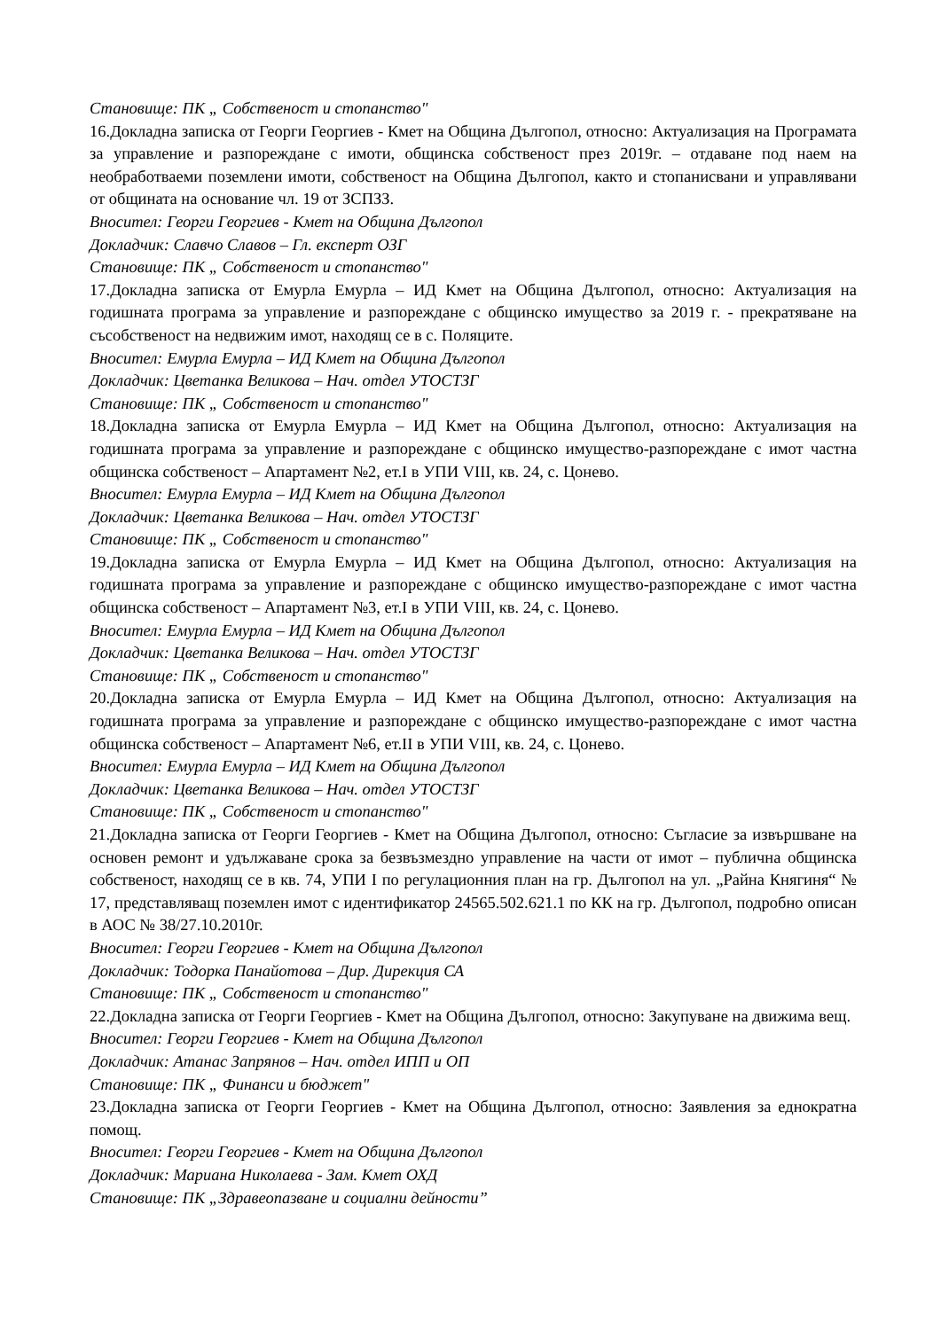Становище: ПК „ Собственост и стопанство"
16.Докладна записка от Георги Георгиев - Кмет на Община Дългопол, относно: Актуализация на Програмата за управление и разпореждане с имоти, общинска собственост през 2019г. – отдаване под наем на необработваеми поземлени имоти, собственост на Община Дългопол, както и стопанисвани и управлявани от общината на основание чл. 19 от ЗСПЗЗ.
Вносител: Георги Георгиев - Кмет на Община Дългопол
Докладчик: Славчо Славов – Гл. експерт ОЗГ
Становище: ПК „ Собственост и стопанство"
17.Докладна записка от Емурла Емурла – ИД Кмет на Община Дългопол, относно: Актуализация на годишната програма за управление и разпореждане с общинско имущество за 2019 г. - прекратяване на съсобственост на недвижим имот, находящ се в с. Поляците.
Вносител: Емурла Емурла – ИД Кмет на Община Дългопол
Докладчик: Цветанка Великова – Нач. отдел УТОСТЗГ
Становище: ПК „ Собственост и стопанство"
18.Докладна записка от Емурла Емурла – ИД Кмет на Община Дългопол, относно: Актуализация на годишната програма за управление и разпореждане с общинско имущество-разпореждане с имот частна общинска собственост – Апартамент №2, ет.I в УПИ VIII, кв. 24, с. Цонево.
Вносител: Емурла Емурла – ИД Кмет на Община Дългопол
Докладчик: Цветанка Великова – Нач. отдел УТОСТЗГ
Становище: ПК „ Собственост и стопанство"
19.Докладна записка от Емурла Емурла – ИД Кмет на Община Дългопол, относно: Актуализация на годишната програма за управление и разпореждане с общинско имущество-разпореждане с имот частна общинска собственост – Апартамент №3, ет.I в УПИ VIII, кв. 24, с. Цонево.
Вносител: Емурла Емурла – ИД Кмет на Община Дългопол
Докладчик: Цветанка Великова – Нач. отдел УТОСТЗГ
Становище: ПК „ Собственост и стопанство"
20.Докладна записка от Емурла Емурла – ИД Кмет на Община Дългопол, относно: Актуализация на годишната програма за управление и разпореждане с общинско имущество-разпореждане с имот частна общинска собственост – Апартамент №6, ет.II в УПИ VIII, кв. 24, с. Цонево.
Вносител: Емурла Емурла – ИД Кмет на Община Дългопол
Докладчик: Цветанка Великова – Нач. отдел УТОСТЗГ
Становище: ПК „ Собственост и стопанство"
21.Докладна записка от Георги Георгиев - Кмет на Община Дългопол, относно: Съгласие за извършване на основен ремонт и удължаване срока за безвъзмездно управление на части от имот – публична общинска собственост, находящ се в кв. 74, УПИ I по регулационния план на гр. Дългопол на ул. „Райна Княгиня“ № 17, представляващ поземлен имот с идентификатор 24565.502.621.1 по КК на гр. Дългопол, подробно описан в АОС № 38/27.10.2010г.
Вносител: Георги Георгиев - Кмет на Община Дългопол
Докладчик: Тодорка Панайотова – Дир. Дирекция СА
Становище: ПК „ Собственост и стопанство"
22.Докладна записка от Георги Георгиев - Кмет на Община Дългопол, относно: Закупуване на движима вещ.
Вносител: Георги Георгиев - Кмет на Община Дългопол
Докладчик: Атанас Запрянов – Нач. отдел ИПП и ОП
Становище: ПК „ Финанси и бюджет"
23.Докладна записка от Георги Георгиев - Кмет на Община Дългопол, относно: Заявления за еднократна помощ.
Вносител: Георги Георгиев - Кмет на Община Дългопол
Докладчик: Мариана Николаева - Зам. Кмет ОХД
Становище: ПК „Здравеопазване и социални дейности”